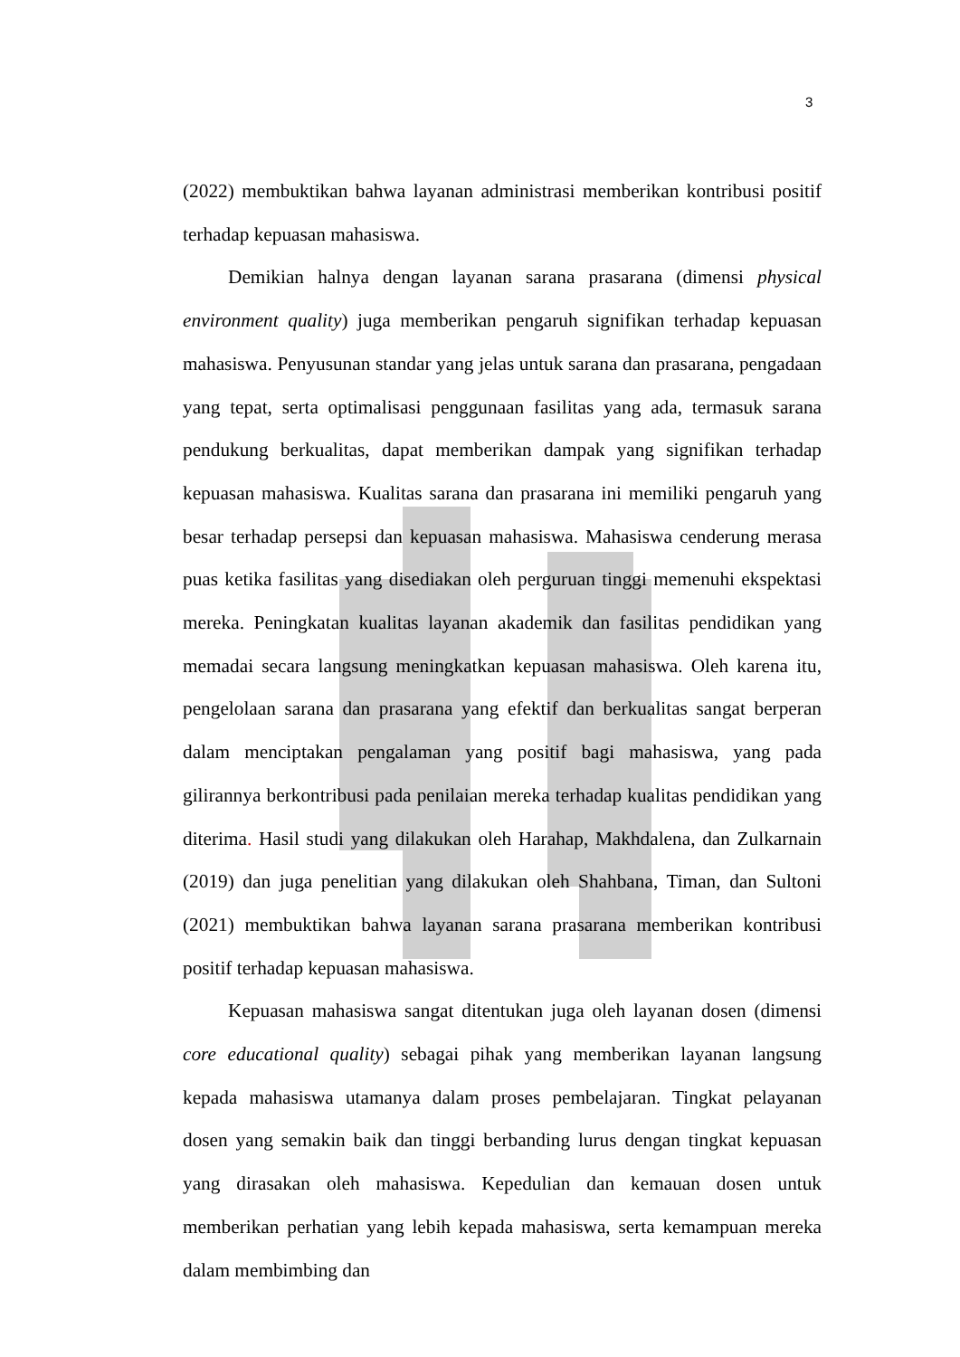3
(2022) membuktikan bahwa layanan administrasi memberikan kontribusi positif terhadap kepuasan mahasiswa.
Demikian halnya dengan layanan sarana prasarana (dimensi physical environment quality) juga memberikan pengaruh signifikan terhadap kepuasan mahasiswa. Penyusunan standar yang jelas untuk sarana dan prasarana, pengadaan yang tepat, serta optimalisasi penggunaan fasilitas yang ada, termasuk sarana pendukung berkualitas, dapat memberikan dampak yang signifikan terhadap kepuasan mahasiswa. Kualitas sarana dan prasarana ini memiliki pengaruh yang besar terhadap persepsi dan kepuasan mahasiswa. Mahasiswa cenderung merasa puas ketika fasilitas yang disediakan oleh perguruan tinggi memenuhi ekspektasi mereka. Peningkatan kualitas layanan akademik dan fasilitas pendidikan yang memadai secara langsung meningkatkan kepuasan mahasiswa. Oleh karena itu, pengelolaan sarana dan prasarana yang efektif dan berkualitas sangat berperan dalam menciptakan pengalaman yang positif bagi mahasiswa, yang pada gilirannya berkontribusi pada penilaian mereka terhadap kualitas pendidikan yang diterima. Hasil studi yang dilakukan oleh Harahap, Makhdalena, dan Zulkarnain (2019) dan juga penelitian yang dilakukan oleh Shahbana, Timan, dan Sultoni (2021) membuktikan bahwa layanan sarana prasarana memberikan kontribusi positif terhadap kepuasan mahasiswa.
Kepuasan mahasiswa sangat ditentukan juga oleh layanan dosen (dimensi core educational quality) sebagai pihak yang memberikan layanan langsung kepada mahasiswa utamanya dalam proses pembelajaran. Tingkat pelayanan dosen yang semakin baik dan tinggi berbanding lurus dengan tingkat kepuasan yang dirasakan oleh mahasiswa. Kepedulian dan kemauan dosen untuk memberikan perhatian yang lebih kepada mahasiswa, serta kemampuan mereka dalam membimbing dan